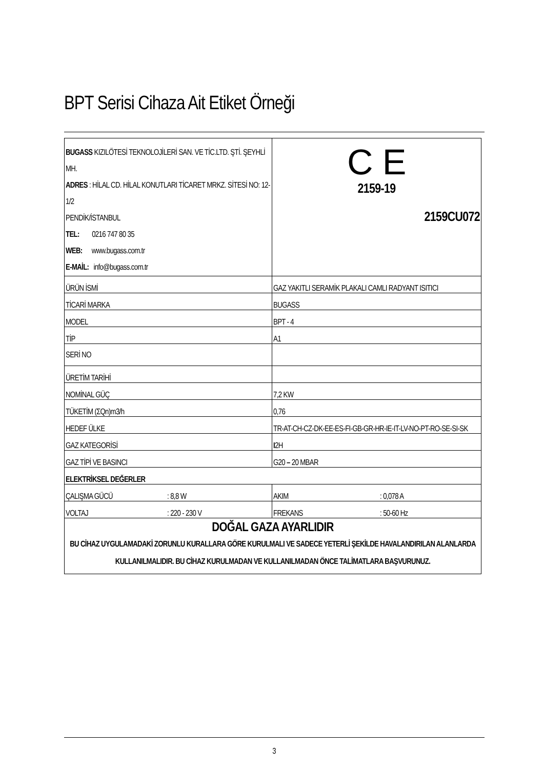BPT Serisi Cihaza Ait Etiket Örneği
| BUGASS KIZILÖTESİ TEKNOLOJİLERİ SAN. VE TİC.LTD. ŞTİ. ŞEYHLİ MH. ADRES : HİLAL CD. HİLAL KONUTLARI TİCARET MRKZ. SİTESİ NO: 12-1/2 PENDİK/İSTANBUL TEL: 0216 747 80 35 WEB: www.bugass.com.tr E-MAİL: info@bugass.com.tr | C E 2159-19 2159CU072 |
| ÜRÜN İSMİ | GAZ YAKITLI SERAMİK PLAKALI CAMLI RADYANT ISITICI |
| TİCARİ MARKA | BUGASS |
| MODEL | BPT - 4 |
| TİP | A1 |
| SERİ NO | |
| ÜRETİM TARİHİ | |
| NOMİNAL GÜÇ | 7,2 KW |
| TÜKETİM (ΣQn)m3/h | 0,76 |
| HEDEF ÜLKE | TR-AT-CH-CZ-DK-EE-ES-FI-GB-GR-HR-IE-IT-LV-NO-PT-RO-SE-SI-SK |
| GAZ KATEGORİSİ | I 2H |
| GAZ TİPİ VE BASINCI | G20 – 20 MBAR |
| ELEKTRİKSEL DEĞERLER | |
| ÇALIŞMA GÜCÜ : 8,8 W | AKIM : 0,078 A |
| VOLTAJ : 220 - 230 V | FREKANS : 50-60 Hz |
| DOĞAL GAZA AYARLIDIR BU CİHAZ UYGULAMADAKİ ZORUNLU KURALLARA GÖRE KURULMALI VE SADECE YETERLİ ŞEKİLDE HAVALANDIRILAN ALANLARDA KULLANILMALIDIR. BU CİHAZ KURULMADAN VE KULLANILMADAN ÖNCE TALİMATLARA BAŞVURUNUZ. | |
3